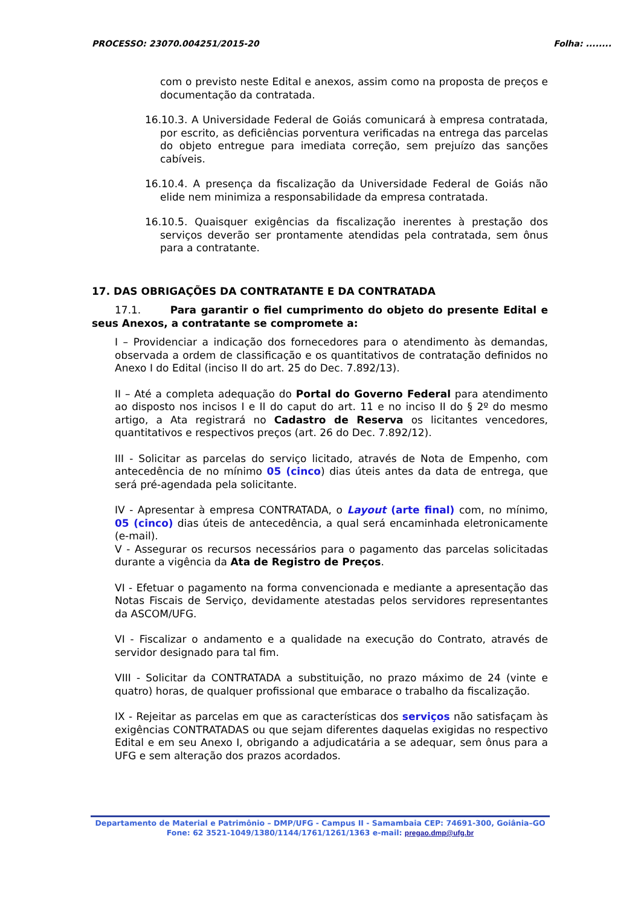PROCESSO: 23070.004251/2015-20 Folha: ........
com o previsto neste Edital e anexos, assim como na proposta de preços e documentação da contratada.
16.10.3. A Universidade Federal de Goiás comunicará à empresa contratada, por escrito, as deficiências porventura verificadas na entrega das parcelas do objeto entregue para imediata correção, sem prejuízo das sanções cabíveis.
16.10.4. A presença da fiscalização da Universidade Federal de Goiás não elide nem minimiza a responsabilidade da empresa contratada.
16.10.5. Quaisquer exigências da fiscalização inerentes à prestação dos serviços deverão ser prontamente atendidas pela contratada, sem ônus para a contratante.
17. DAS OBRIGAÇÕES DA CONTRATANTE E DA CONTRATADA
17.1. Para garantir o fiel cumprimento do objeto do presente Edital e seus Anexos, a contratante se compromete a:
I – Providenciar a indicação dos fornecedores para o atendimento às demandas, observada a ordem de classificação e os quantitativos de contratação definidos no Anexo I do Edital (inciso II do art. 25 do Dec. 7.892/13).
II – Até a completa adequação do Portal do Governo Federal para atendimento ao disposto nos incisos I e II do caput do art. 11 e no inciso II do § 2º do mesmo artigo, a Ata registrará no Cadastro de Reserva os licitantes vencedores, quantitativos e respectivos preços (art. 26 do Dec. 7.892/12).
III - Solicitar as parcelas do serviço licitado, através de Nota de Empenho, com antecedência de no mínimo 05 (cinco) dias úteis antes da data de entrega, que será pré-agendada pela solicitante.
IV - Apresentar à empresa CONTRATADA, o Layout (arte final) com, no mínimo, 05 (cinco) dias úteis de antecedência, a qual será encaminhada eletronicamente (e-mail).
V - Assegurar os recursos necessários para o pagamento das parcelas solicitadas durante a vigência da Ata de Registro de Preços.
VI - Efetuar o pagamento na forma convencionada e mediante a apresentação das Notas Fiscais de Serviço, devidamente atestadas pelos servidores representantes da ASCOM/UFG.
VI - Fiscalizar o andamento e a qualidade na execução do Contrato, através de servidor designado para tal fim.
VIII - Solicitar da CONTRATADA a substituição, no prazo máximo de 24 (vinte e quatro) horas, de qualquer profissional que embarace o trabalho da fiscalização.
IX - Rejeitar as parcelas em que as características dos serviços não satisfaçam às exigências CONTRATADAS ou que sejam diferentes daquelas exigidas no respectivo Edital e em seu Anexo I, obrigando a adjudicatária a se adequar, sem ônus para a UFG e sem alteração dos prazos acordados.
Departamento de Material e Patrimônio – DMP/UFG - Campus II - Samambaia CEP: 74691-300, Goiânia–GO
Fone: 62 3521-1049/1380/1144/1761/1261/1363 e-mail: pregao.dmp@ufg.br